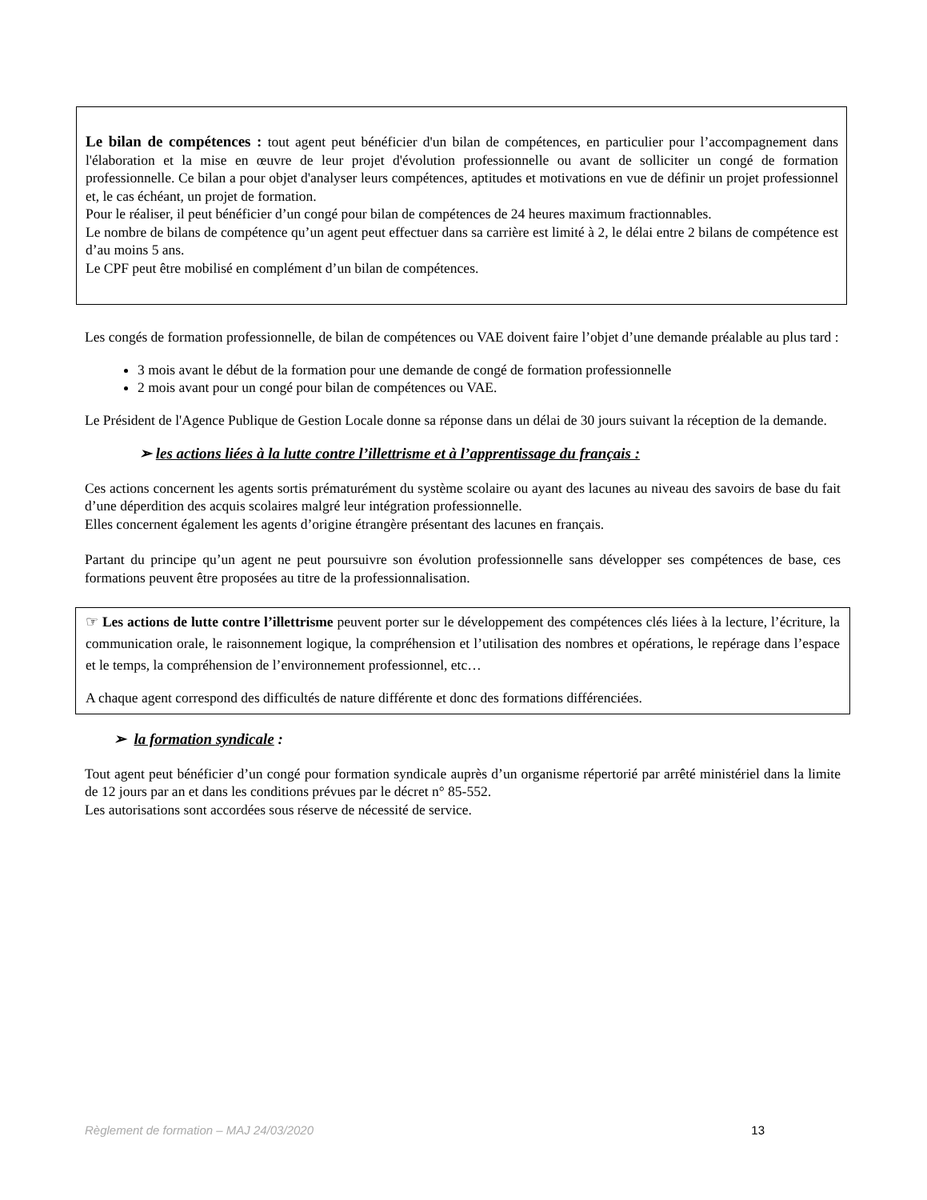Le bilan de compétences : tout agent peut bénéficier d'un bilan de compétences, en particulier pour l’accompagnement dans l'élaboration et la mise en œuvre de leur projet d'évolution professionnelle ou avant de solliciter un congé de formation professionnelle. Ce bilan a pour objet d'analyser leurs compétences, aptitudes et motivations en vue de définir un projet professionnel et, le cas échéant, un projet de formation.
Pour le réaliser, il peut bénéficier d’un congé pour bilan de compétences de 24 heures maximum fractionnables.
Le nombre de bilans de compétence qu’un agent peut effectuer dans sa carrière est limité à 2, le délai entre 2 bilans de compétence est d’au moins 5 ans.
Le CPF peut être mobilisé en complément d’un bilan de compétences.
Les congés de formation professionnelle, de bilan de compétences ou VAE doivent faire l’objet d’une demande préalable au plus tard :
3 mois avant le début de la formation pour une demande de congé de formation professionnelle
2 mois avant pour un congé pour bilan de compétences ou VAE.
Le Président de l'Agence Publique de Gestion Locale donne sa réponse dans un délai de 30 jours suivant la réception de la demande.
➢ les actions liées à la lutte contre l’illettrisme et à l’apprentissage du français :
Ces actions concernent les agents sortis prématurément du système scolaire ou ayant des lacunes au niveau des savoirs de base du fait d’une déperdition des acquis scolaires malgré leur intégration professionnelle.
Elles concernent également les agents d’origine étrangère présentant des lacunes en français.
Partant du principe qu’un agent ne peut poursuivre son évolution professionnelle sans développer ses compétences de base, ces formations peuvent être proposées au titre de la professionnalisation.
☞ Les actions de lutte contre l’illettrisme peuvent porter sur le développement des compétences clés liées à la lecture, l’écriture, la communication orale, le raisonnement logique, la compréhension et l’utilisation des nombres et opérations, le repérage dans l’espace et le temps, la compréhension de l’environnement professionnel, etc…
A chaque agent correspond des difficultés de nature différente et donc des formations différenciées.
➢ la formation syndicale :
Tout agent peut bénéficier d’un congé pour formation syndicale auprès d’un organisme répertorié par arrêté ministériel dans la limite de 12 jours par an et dans les conditions prévues par le décret n° 85-552.
Les autorisations sont accordées sous réserve de nécessité de service.
Règlement de formation – MAJ 24/03/2020 13